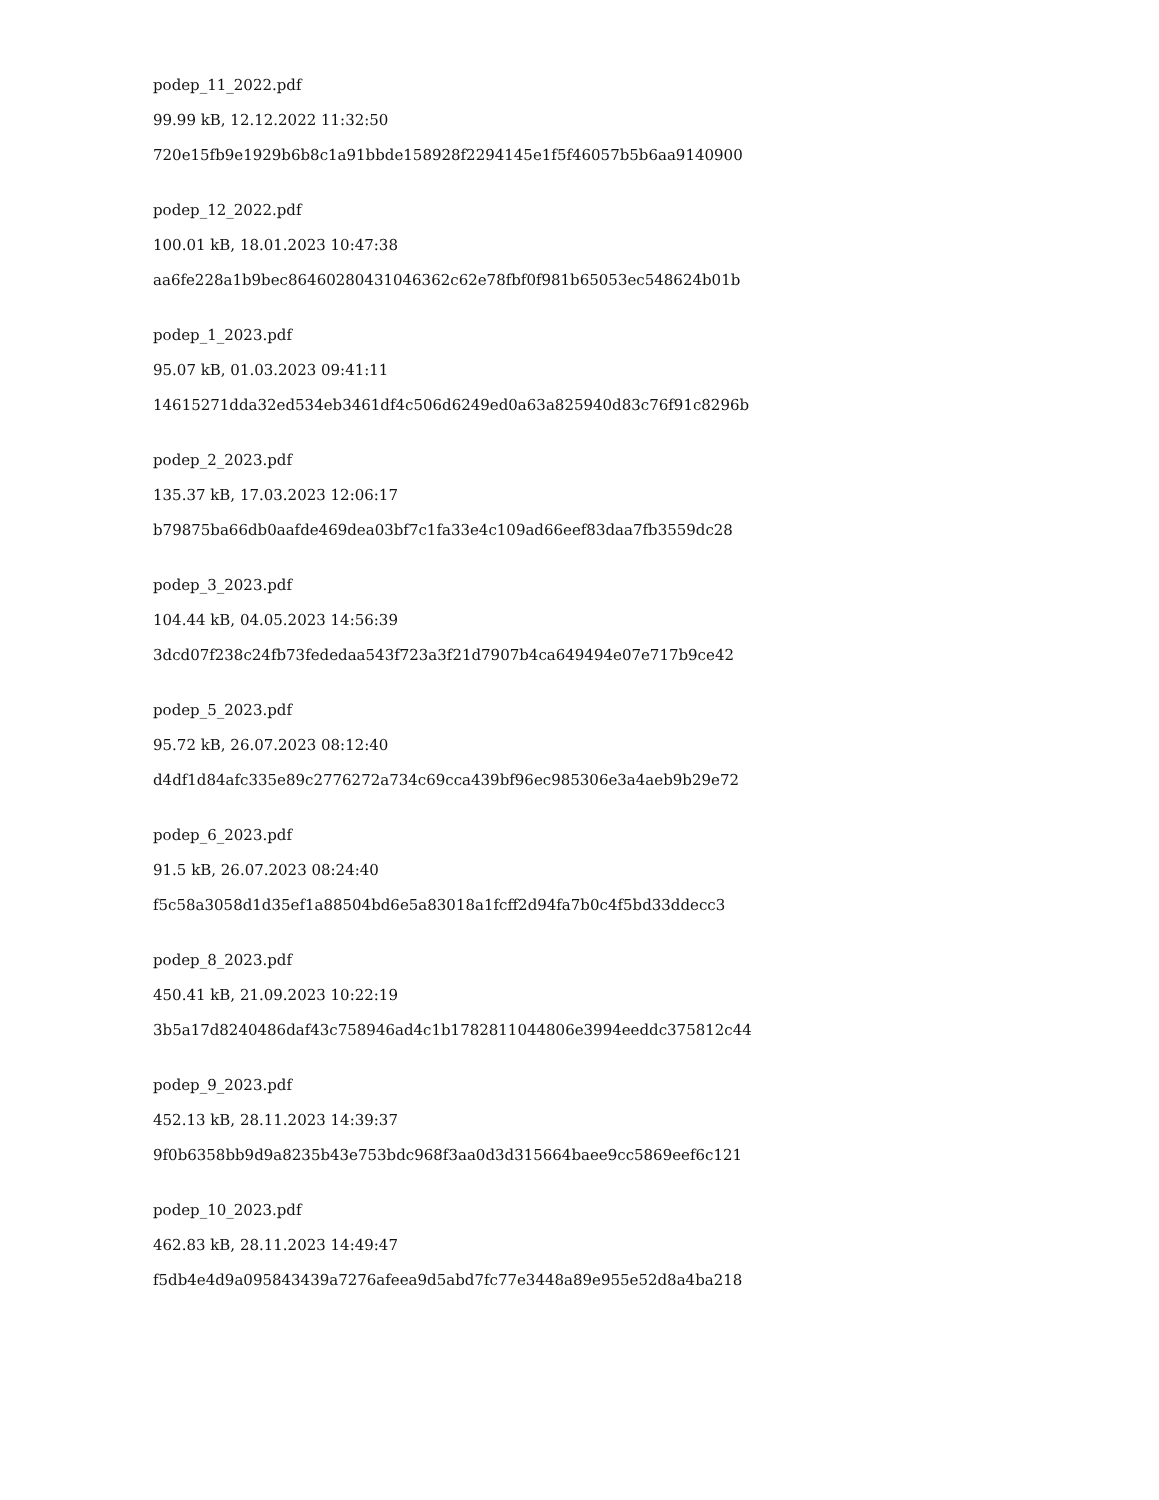podep_11_2022.pdf
99.99 kB, 12.12.2022 11:32:50
720e15fb9e1929b6b8c1a91bbde158928f2294145e1f5f46057b5b6aa9140900
podep_12_2022.pdf
100.01 kB, 18.01.2023 10:47:38
aa6fe228a1b9bec864602804310463​62c62e78fbf0f981b65053ec548624b01b
podep_1_2023.pdf
95.07 kB, 01.03.2023 09:41:11
14615271dda32ed534eb3461df4c506d6249ed0a63a825940d83c76f91c8296b
podep_2_2023.pdf
135.37 kB, 17.03.2023 12:06:17
b79875ba66db0aafde469dea03bf7c1fa33e4c109ad66eef83daa7fb3559dc28
podep_3_2023.pdf
104.44 kB, 04.05.2023 14:56:39
3dcd07f238c24fb73fededaa543f723a3f21d7907b4ca649494e07e717b9ce42
podep_5_2023.pdf
95.72 kB, 26.07.2023 08:12:40
d4df1d84afc335e89c2776272a734c69cca439bf96ec985306e3a4aeb9b29e72
podep_6_2023.pdf
91.5 kB, 26.07.2023 08:24:40
f5c58a3058d1d35ef1a88504bd6e5a83018a1fcff2d94fa7b0c4f5bd33ddecc3
podep_8_2023.pdf
450.41 kB, 21.09.2023 10:22:19
3b5a17d8240486daf43c758946ad4c1b1782811044806e3994eeddc375812c44
podep_9_2023.pdf
452.13 kB, 28.11.2023 14:39:37
9f0b6358bb9d9a8235b43e753bdc968f3aa0d3d315664baee9cc5869eef6c121
podep_10_2023.pdf
462.83 kB, 28.11.2023 14:49:47
f5db4e4d9a095843439a7276afeea9d5abd7fc77e3448a89e955e52d8a4ba218